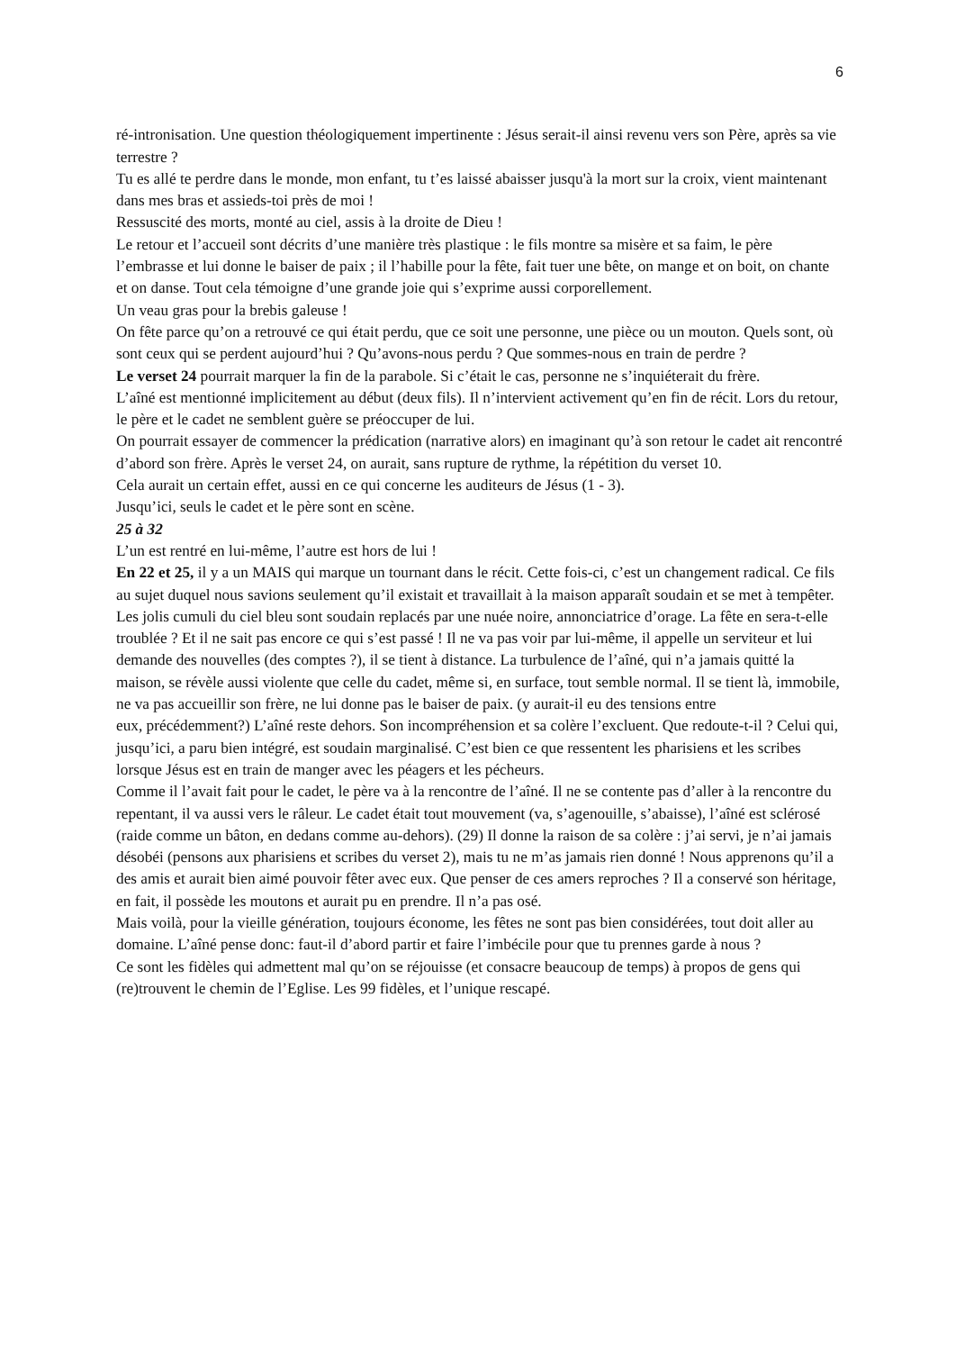6
ré-intronisation. Une question théologiquement impertinente : Jésus serait-il ainsi revenu vers son Père, après sa vie terrestre ?
Tu es allé te perdre dans le monde, mon enfant, tu t’es laissé abaisser jusqu'à la mort sur la croix, vient maintenant dans mes bras et assieds-toi près de moi !
Ressuscité des morts, monté au ciel, assis à la droite de Dieu !
Le retour et l’accueil sont décrits d’une manière très plastique : le fils montre sa misère et sa faim, le père l’embrasse et lui donne le baiser de paix ; il l’habille pour la fête, fait tuer une bête, on mange et on boit, on chante et on danse. Tout cela témoigne d’une grande joie qui s’exprime aussi corporellement.
Un veau gras pour la brebis galeuse !
On fête parce qu’on a retrouvé ce qui était perdu, que ce soit une personne, une pièce ou un mouton. Quels sont, où sont ceux qui se perdent aujourd’hui ? Qu’avons-nous perdu ? Que sommes-nous en train de perdre ?
Le verset 24 pourrait marquer la fin de la parabole. Si c’était le cas, personne ne s’inquiéterait du frère.
L’aîné est mentionné implicitement au début (deux fils). Il n’intervient activement qu’en fin de récit. Lors du retour, le père et le cadet ne semblent guère se préoccuper de lui.
On pourrait essayer de commencer la prédication (narrative alors) en imaginant qu’à son retour le cadet ait rencontré d’abord son frère. Après le verset 24, on aurait, sans rupture de rythme, la répétition du verset 10.
Cela aurait un certain effet, aussi en ce qui concerne les auditeurs de Jésus (1 - 3).
Jusqu’ici, seuls le cadet et le père sont en scène.
25 à 32
L’un est rentré en lui-même, l’autre est hors de lui !
En 22 et 25, il y a un MAIS qui marque un tournant dans le récit. Cette fois-ci, c’est un changement radical. Ce fils au sujet duquel nous savions seulement qu’il existait et travaillait à la maison apparaît soudain et se met à tempêter. Les jolis cumuli du ciel bleu sont soudain replacés par une nuée noire, annonciatrice d’orage. La fête en sera-t-elle troublée ? Et il ne sait pas encore ce qui s’est passé ! Il ne va pas voir par lui-même, il appelle un serviteur et lui demande des nouvelles (des comptes ?), il se tient à distance. La turbulence de l’aîné, qui n’a jamais quitté la maison, se révèle aussi violente que celle du cadet, même si, en surface, tout semble normal. Il se tient là, immobile, ne va pas accueillir son frère, ne lui donne pas le baiser de paix. (y aurait-il eu des tensions entre
eux, précédemment?) L’aîné reste dehors. Son incompréhension et sa colère l’excluent. Que redoute-t-il ? Celui qui, jusqu’ici, a paru bien intégré, est soudain marginalisé. C’est bien ce que ressentent les pharisiens et les scribes lorsque Jésus est en train de manger avec les péagers et les pécheurs.
Comme il l’avait fait pour le cadet, le père va à la rencontre de l’aîné. Il ne se contente pas d’aller à la rencontre du repentant, il va aussi vers le râleur. Le cadet était tout mouvement (va, s’agenouille, s’abaisse), l’aîné est sclérosé (raide comme un bâton, en dedans comme au-dehors). (29) Il donne la raison de sa colère : j’ai servi, je n’ai jamais désobéi (pensons aux pharisiens et scribes du verset 2), mais tu ne m’as jamais rien donné ! Nous apprenons qu’il a des amis et aurait bien aimé pouvoir fêter avec eux. Que penser de ces amers reproches ? Il a conservé son héritage, en fait, il possède les moutons et aurait pu en prendre. Il n’a pas osé.
Mais voilà, pour la vieille génération, toujours économe, les fêtes ne sont pas bien considérées, tout doit aller au domaine. L’aîné pense donc: faut-il d’abord partir et faire l’imbécile pour que tu prennes garde à nous ?
Ce sont les fidèles qui admettent mal qu’on se réjouisse (et consacre beaucoup de temps) à propos de gens qui (re)trouvent le chemin de l’Eglise. Les 99 fidèles, et l’unique rescapé.